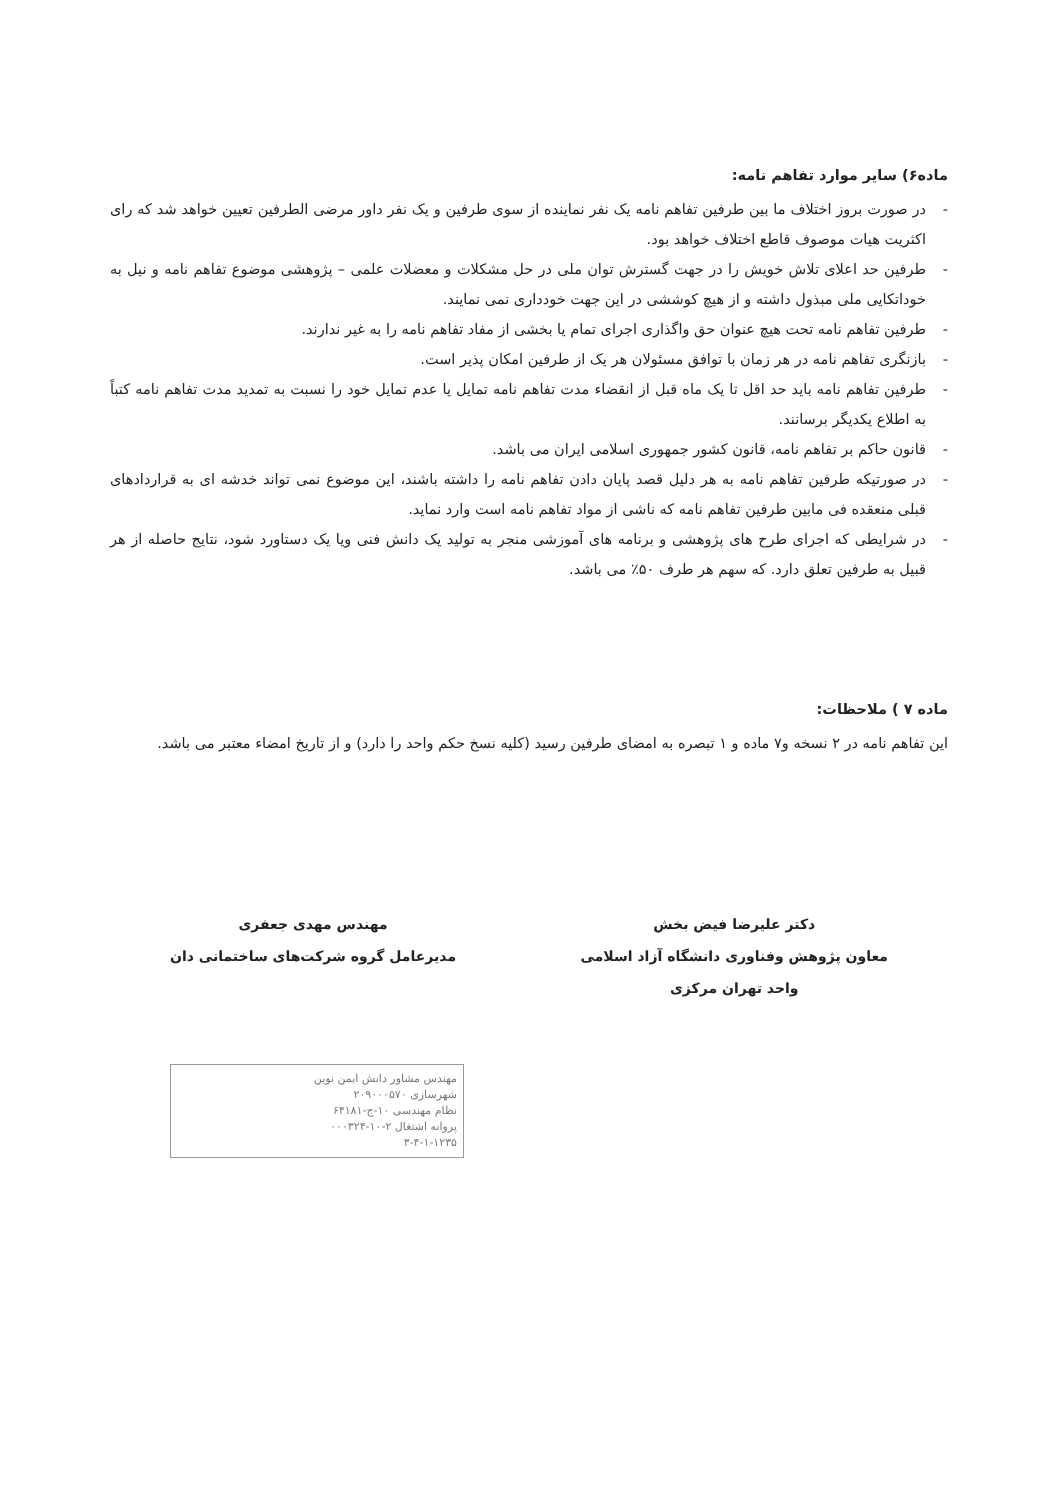ماده۶) سایر موارد تفاهم نامه:
- در صورت بروز اختلاف ما بین طرفین تفاهم نامه یک نفر نماینده از سوی طرفین و یک نفر داور مرضی الطرفین تعیین خواهد شد که رای اکثریت هیات موصوف قاطع اختلاف خواهد بود.
- طرفین حد اعلای تلاش خویش را در جهت گسترش توان ملی در حل مشکلات و معضلات علمی – پژوهشی موضوع تفاهم نامه و نیل به خوداتکایی ملی مبذول داشته و از هیچ کوششی در این جهت خودداری نمی نمایند.
- طرفین تفاهم نامه تحت هیچ عنوان حق واگذاری اجرای تمام یا بخشی از مفاد تفاهم نامه را به غیر ندارند.
- بازنگری تفاهم نامه در هر زمان با توافق مسئولان هر یک از طرفین امکان پذیر است.
- طرفین تفاهم نامه باید حد اقل تا یک ماه قبل از انقضاء مدت تفاهم نامه تمایل یا عدم تمایل خود را نسبت به تمدید مدت تفاهم نامه کتباً به اطلاع یکدیگر برسانند.
- قانون حاکم بر تفاهم نامه، قانون کشور جمهوری اسلامی ایران می باشد.
- در صورتیکه طرفین تفاهم نامه به هر دلیل قصد پایان دادن تفاهم نامه را داشته باشند، این موضوع نمی تواند خدشه ای به قراردادهای قبلی منعقده فی مابین طرفین تفاهم نامه که ناشی از مواد تفاهم نامه است وارد نماید.
- در شرایطی که اجرای طرح های پژوهشی و برنامه های آموزشی منجر به تولید یک دانش فنی ویا یک دستاورد شود، نتایج حاصله از هر قبیل به طرفین تعلق دارد. که سهم هر طرف ۵۰٪ می باشد.
ماده ۷ ) ملاحظات:
این تفاهم نامه در ۲ نسخه و۷ ماده و ۱ تبصره به امضای طرفین رسید (کلیه نسخ حکم واحد را دارد) و از تاریخ امضاء معتبر می باشد.
دکتر علیرضا فیض بخش
معاون پژوهش وفناوری دانشگاه آزاد اسلامی
واحد تهران مرکزی
مهندس مهدی جعفری
مدیرعامل گروه شرکت‌های ساختمانی دان
مهندس مشاور دانش ایمن نوین
شهرسازی ۲۰۹۰۰۰۵۷۰
نظام مهندسی ۱۰-ج-۶۴۱۸۱
پروانه اشتغال ۲-۱۰-۰۰۰۳۲۴
۳-۴-۱-۱۲۳۵